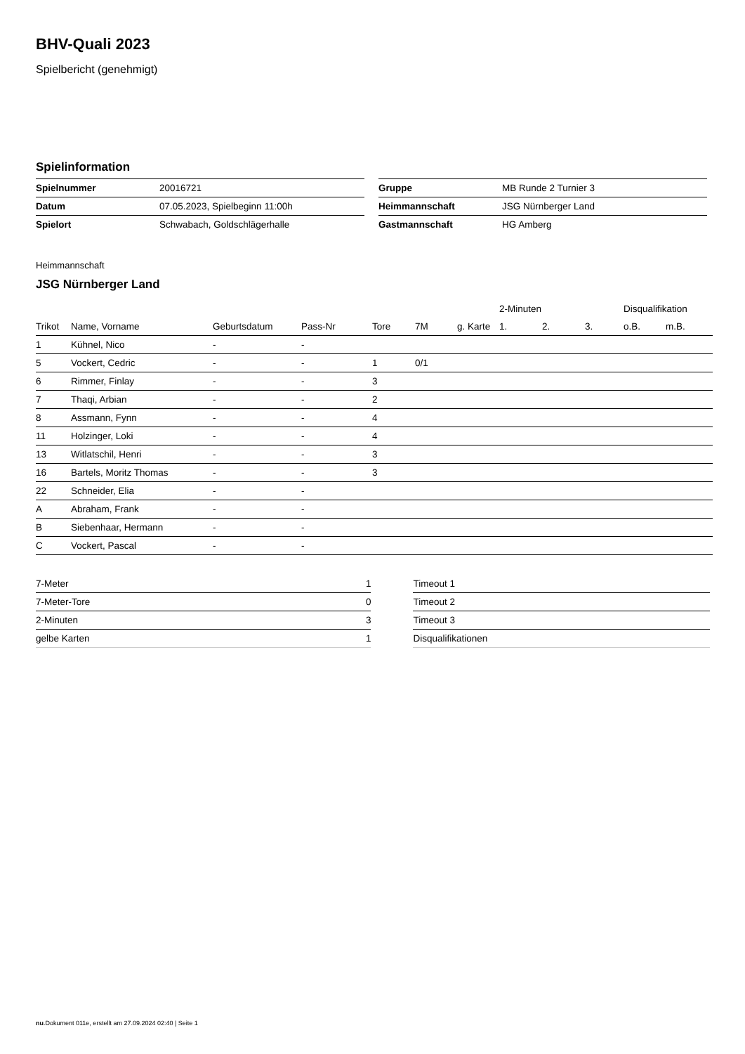BHV-Quali 2023
Spielbericht (genehmigt)
Spielinformation
| Spielnummer | 20016721 |
| Datum | 07.05.2023, Spielbeginn 11:00h |
| Spielort | Schwabach, Goldschlägerhalle |
| Gruppe | MB Runde 2 Turnier 3 |
| Heimmannschaft | JSG Nürnberger Land |
| Gastmannschaft | HG Amberg |
Heimmannschaft
JSG Nürnberger Land
| | | | | | | | 2-Minuten | | | Disqualifikation | |
| --- | --- | --- | --- | --- | --- | --- | --- | --- | --- | --- | --- |
| Trikot | Name, Vorname | Geburtsdatum | Pass-Nr | Tore | 7M | g. Karte | 1. | 2. | 3. | o.B. | m.B. |
| 1 | Kühnel, Nico | - | - | | | | | | | | |
| 5 | Vockert, Cedric | - | - | 1 | 0/1 | | | | | | |
| 6 | Rimmer, Finlay | - | - | 3 | | | | | | | |
| 7 | Thaqi, Arbian | - | - | 2 | | | | | | | |
| 8 | Assmann, Fynn | - | - | 4 | | | | | | | |
| 11 | Holzinger, Loki | - | - | 4 | | | | | | | |
| 13 | Witlatschil, Henri | - | - | 3 | | | | | | | |
| 16 | Bartels, Moritz Thomas | - | - | 3 | | | | | | | |
| 22 | Schneider, Elia | - | - | | | | | | | | |
| A | Abraham, Frank | - | - | | | | | | | | |
| B | Siebenhaar, Hermann | - | - | | | | | | | | |
| C | Vockert, Pascal | - | - | | | | | | | | |
| 7-Meter | 1 |
| 7-Meter-Tore | 0 |
| 2-Minuten | 3 |
| gelbe Karten | 1 |
| Timeout 1 |
| Timeout 2 |
| Timeout 3 |
| Disqualifikationen |
nu.Dokument 011e, erstellt am 27.09.2024 02:40 | Seite 1